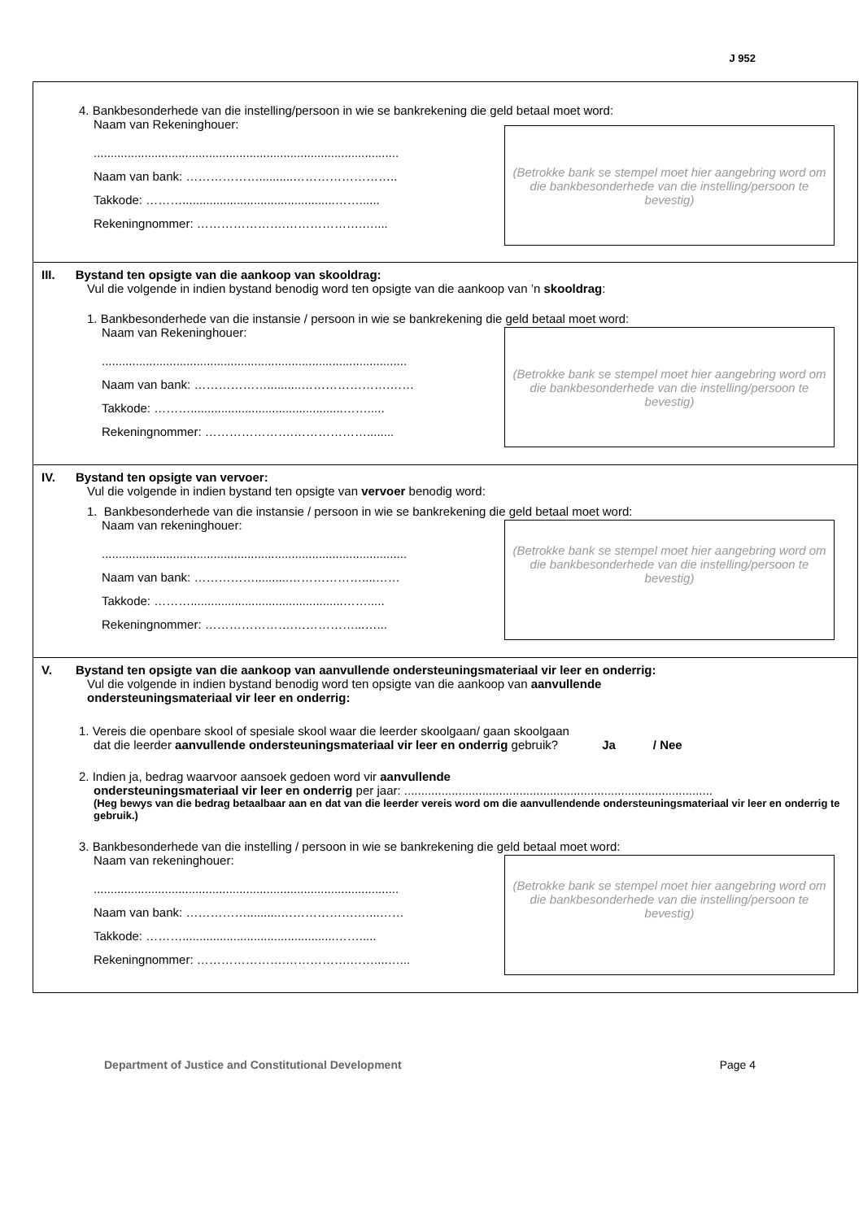J 952
4. Bankbesonderhede van die instelling/persoon in wie se bankrekening die geld betaal moet word:
Naam van Rekeninghouer:
..........................................................................................
Naam van bank: ………………..........……………………..
Takkode: ……….............................................……......
Rekeningnommer: ………………….……………….…....
(Betrokke bank se stempel moet hier aangebring word om die bankbesonderhede van die instelling/persoon te bevestig)
III. Bystand ten opsigte van die aankoop van skooldrag:
Vul die volgende in indien bystand benodig word ten opsigte van die aankoop van ’n skooldrag:
1. Bankbesonderhede van die instansie / persoon in wie se bankrekening die geld betaal moet word:
Naam van Rekeninghouer:
..........................................................................................
Naam van bank: ………………..........………………….……
Takkode: ……….............................................…….....
Rekeningnommer: ………………….………………........
(Betrokke bank se stempel moet hier aangebring word om die bankbesonderhede van die instelling/persoon te bevestig)
IV. Bystand ten opsigte van vervoer:
Vul die volgende in indien bystand ten opsigte van vervoer benodig word:
1. Bankbesonderhede van die instansie / persoon in wie se bankrekening die geld betaal moet word:
Naam van rekeninghouer:
..........................................................................................
Naam van bank: ……………..........………………....……
Takkode: ……….............................................…….....
Rekeningnommer: ………………….……………...…...
(Betrokke bank se stempel moet hier aangebring word om die bankbesonderhede van die instelling/persoon te bevestig)
V. Bystand ten opsigte van die aankoop van aanvullende ondersteuningsmateriaal vir leer en onderrig:
Vul die volgende in indien bystand benodig word ten opsigte van die aankoop van aanvullende ondersteuningsmateriaal vir leer en onderrig:
1. Vereis die openbare skool of spesiale skool waar die leerder skoolgaan/ gaan skoolgaan
dat die leerder aanvullende ondersteuningsmateriaal vir leer en onderrig gebruik? Ja / Nee
2. Indien ja, bedrag waarvoor aansoek gedoen word vir aanvullende
ondersteuningsmateriaal vir leer en onderrig per jaar: ...........................................................................................
(Heg bewys van die bedrag betaalbaar aan en dat van die leerder vereis word om die aanvullendende ondersteuningsmateriaal vir leer en onderrig te gebruik.)
3. Bankbesonderhede van die instelling / persoon in wie se bankrekening die geld betaal moet word:
Naam van rekeninghouer:
..........................................................................................
Naam van bank: ……………..........……………….…...……
Takkode: ……….............................................…….....
Rekeningnommer: ………………….…………….……....…...
(Betrokke bank se stempel moet hier aangebring word om die bankbesonderhede van die instelling/persoon te bevestig)
Department of Justice and Constitutional Development Page 4